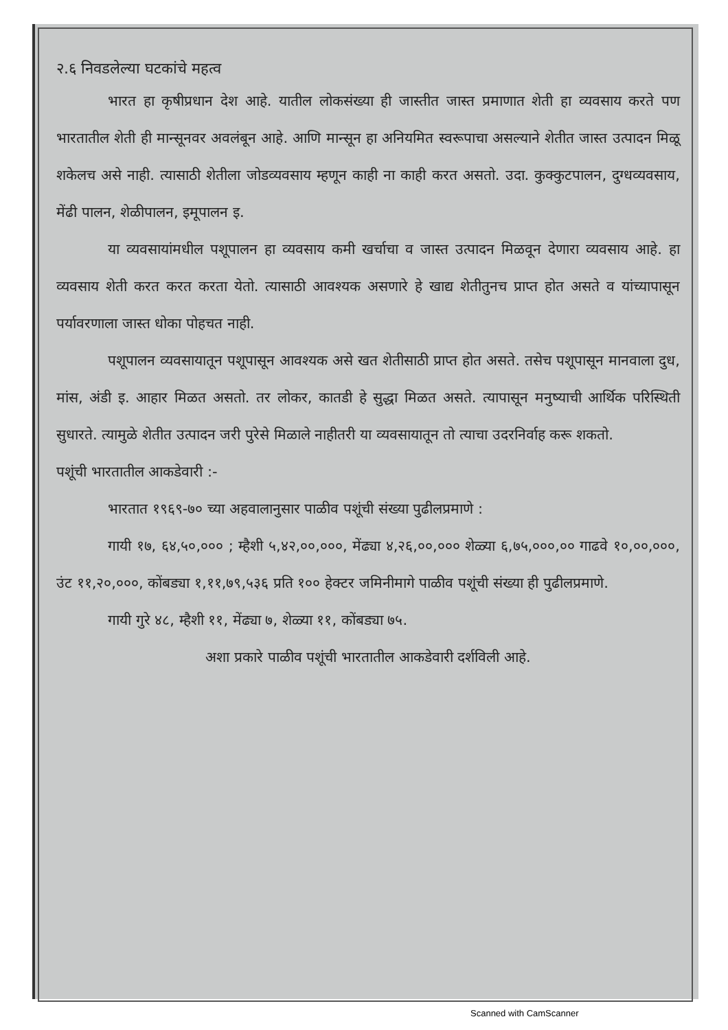२.६ निवडलेल्या घटकांचे महत्व
भारत हा कृषीप्रधान देश आहे. यातील लोकसंख्या ही जास्तीत जास्त प्रमाणात शेती हा व्यवसाय करते पण भारतातील शेती ही मान्सूनवर अवलंबून आहे. आणि मान्सून हा अनियमित स्वरूपाचा असल्याने शेतीत जास्त उत्पादन मिळू शकेलच असे नाही. त्यासाठी शेतीला जोडव्यवसाय म्हणून काही ना काही करत असतो. उदा. कुक्कुटपालन, दुग्धव्यवसाय, मेंढी पालन, शेळीपालन, इमूपालन इ.
या व्यवसायांमधील पशूपालन हा व्यवसाय कमी खर्चाचा व जास्त उत्पादन मिळवून देणारा व्यवसाय आहे. हा व्यवसाय शेती करत करत करता येतो. त्यासाठी आवश्यक असणारे हे खाद्य शेतीतुनच प्राप्त होत असते व यांच्यापासून पर्यावरणाला जास्त धोका पोहचत नाही.
पशूपालन व्यवसायातून पशूपासून आवश्यक असे खत शेतीसाठी प्राप्त होत असते. तसेच पशूपासून मानवाला दुध, मांस, अंडी इ. आहार मिळत असतो. तर लोकर, कातडी हे सुद्धा मिळत असते. त्यापासून मनुष्याची आर्थिक परिस्थिती सुधारते. त्यामुळे शेतीत उत्पादन जरी पुरेसे मिळाले नाहीतरी या व्यवसायातून तो त्याचा उदरनिर्वाह करू शकतो.
पशूंची भारतातील आकडेवारी :-
भारतात १९६९-७० च्या अहवालानुसार पाळीव पशूंची संख्या पुढीलप्रमाणे :
गायी १७, ६४,५०,००० ; म्हैशी ५,४२,००,०००, मेंढ्या ४,२६,००,००० शेळ्या ६,७५,०००,०० गाढवे १०,००,०००, उंट ११,२०,०००, कोंबड्या १,११,७९,५३६ प्रति १०० हेक्टर जमिनीमागे पाळीव पशूंची संख्या ही पुढीलप्रमाणे.
गायी गुरे ४८, म्हैशी ११, मेंढ्या ७, शेळ्या ११, कोंबड्या ७५.
अशा प्रकारे पाळीव पशूंची भारतातील आकडेवारी दर्शविली आहे.
Scanned with CamScanner